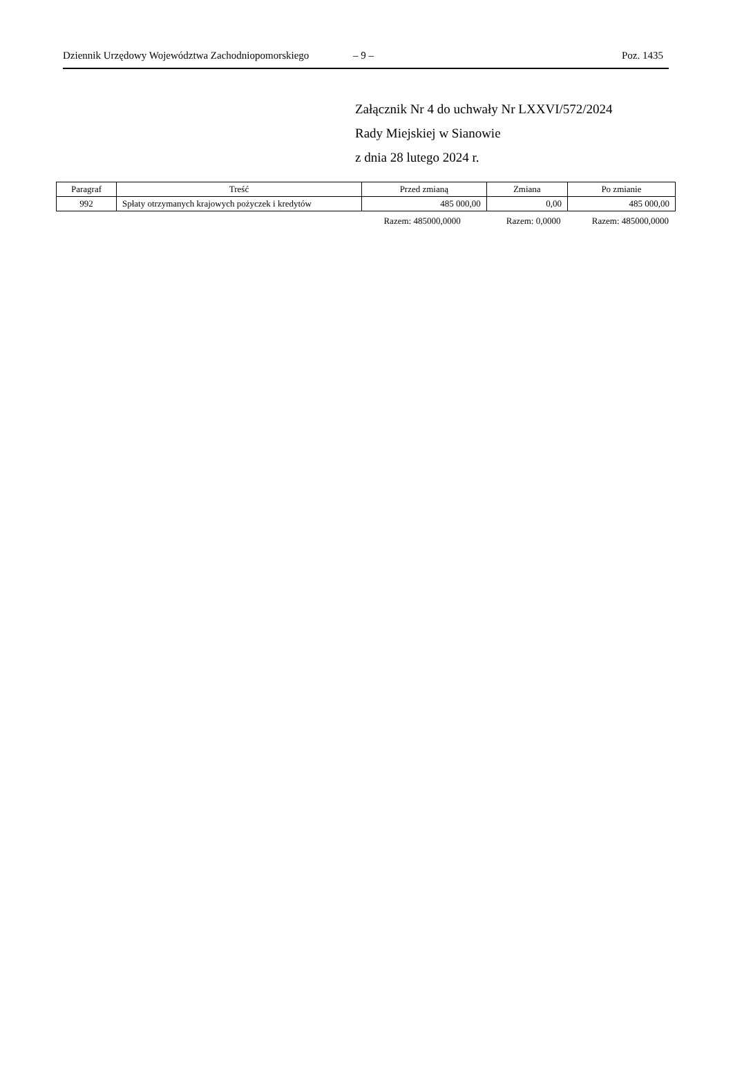Dziennik Urzędowy Województwa Zachodniopomorskiego – 9 – Poz. 1435
Załącznik Nr 4 do uchwały Nr LXXVI/572/2024
Rady Miejskiej w Sianowie
z dnia 28 lutego 2024 r.
| Paragraf | Treść | Przed zmianą | Zmiana | Po zmianie |
| --- | --- | --- | --- | --- |
| 992 | Spłaty otrzymanych krajowych pożyczek i kredytów | 485 000,00 | 0,00 | 485 000,00 |
Razem: 485000,0000 Razem: 0,0000 Razem: 485000,0000